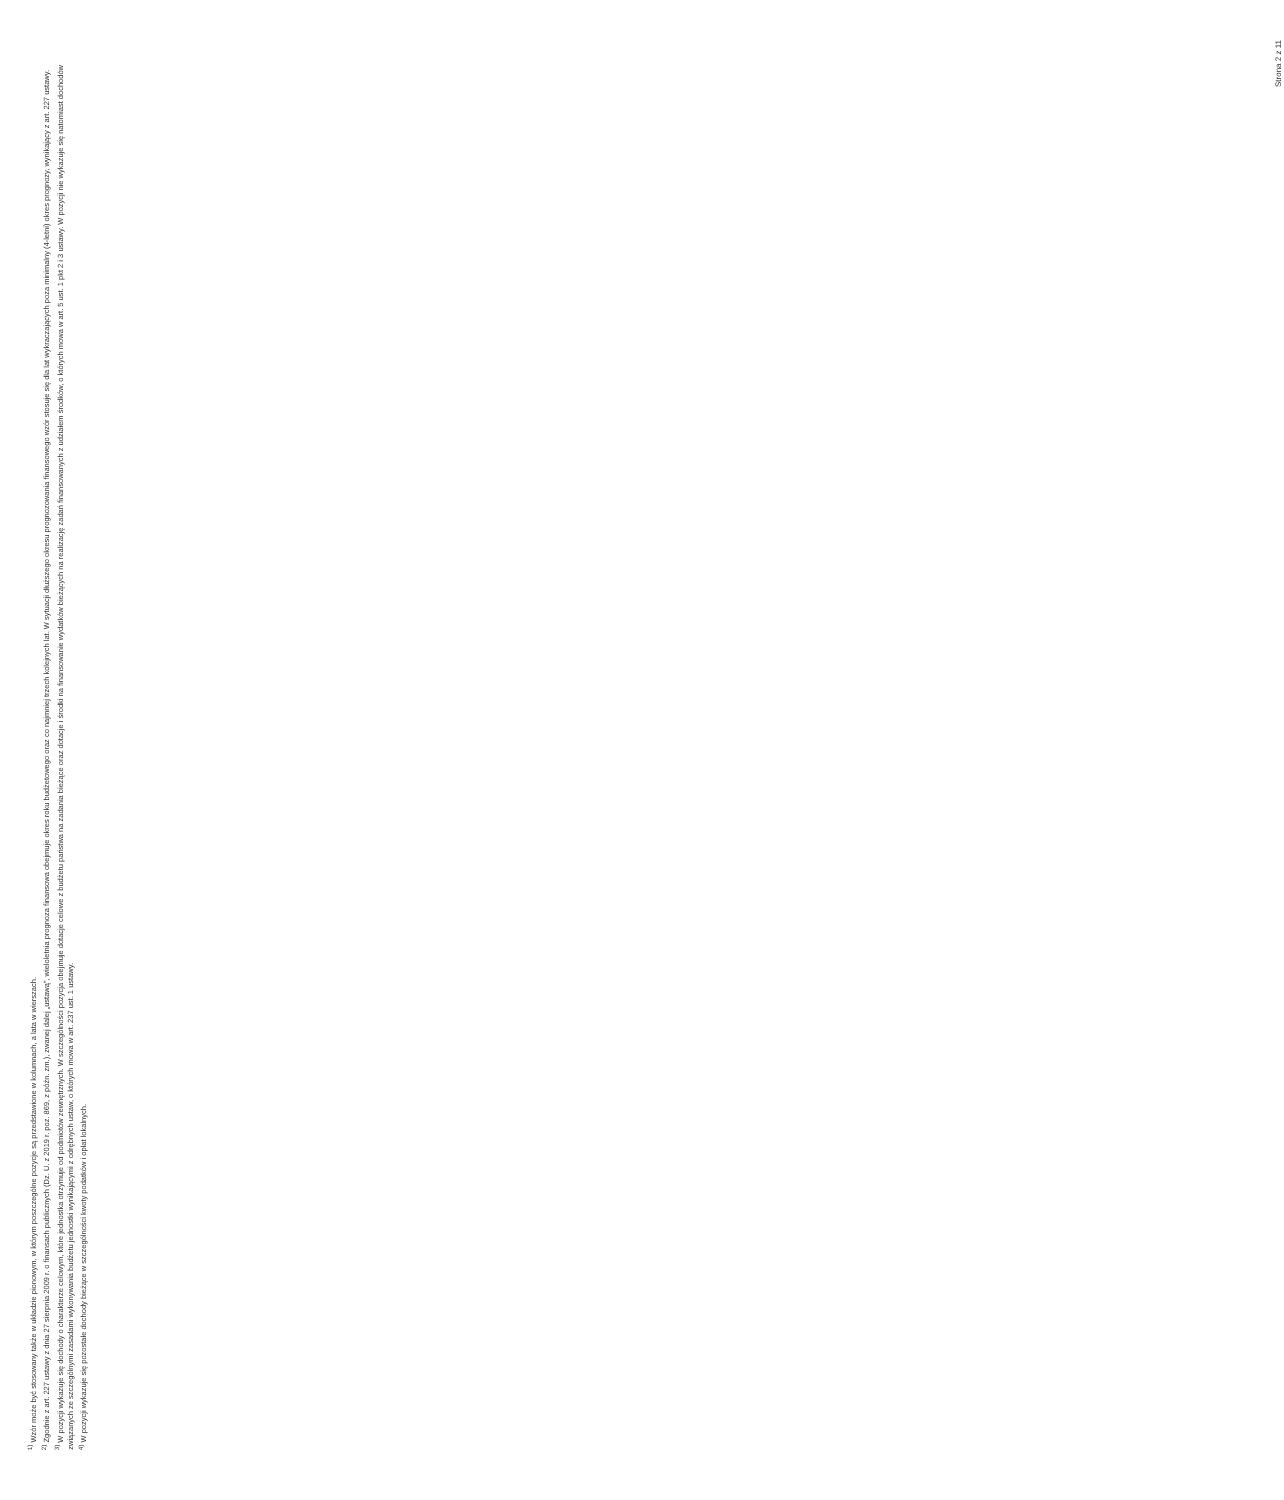<sup>1)</sup> Wzór może być stosowany także w układzie pionowym, w którym poszczególne pozycje są przedstawione w kolumnach, a lata w wierszach.
<sup>2)</sup> Zgodnie z art. 227 ustawy z dnia 27 sierpnia 2009 r. o finansach publicznych (Dz. U. z 2019 r. poz. 869, z późn. zm.), zwanej dalej „ustawą”, wieloletnia prognoza finansowa obejmuje okres roku budżetowego oraz co najmniej trzech kolejnych lat. W sytuacji dłuższego okresu prognozowania finansowego wzór stosuje się dla lat wykraczających poza minimalny (4-letni) okres prognozy, wynikający z art. 227 ustawy.
<sup>3)</sup> W pozycji wykazuje się dochody o charakterze celowym, które jednostka otrzymuje od podmiotów zewnętrznych. W szczególności pozycja obejmuje dotacje celowe z budżetu państwa na zadania bieżące oraz dotacje i środki na finansowanie wydatków bieżących na realizację zadań finansowanych z udziałem środków, o których mowa w art. 5 ust. 1 pkt 2 i 3 ustawy. W pozycji nie wykazuje się natomiast dochodów związanych ze szczególnymi zasadami wykonywania budżetu jednostki wynikającymi z odrębnych ustaw, o których mowa w art. 237 ust. 1 ustawy.
<sup>4)</sup> W pozycji wykazuje się pozostałe dochody bieżące w szczególności kwoty podatków i opłat lokalnych.
Strona 2 z 11